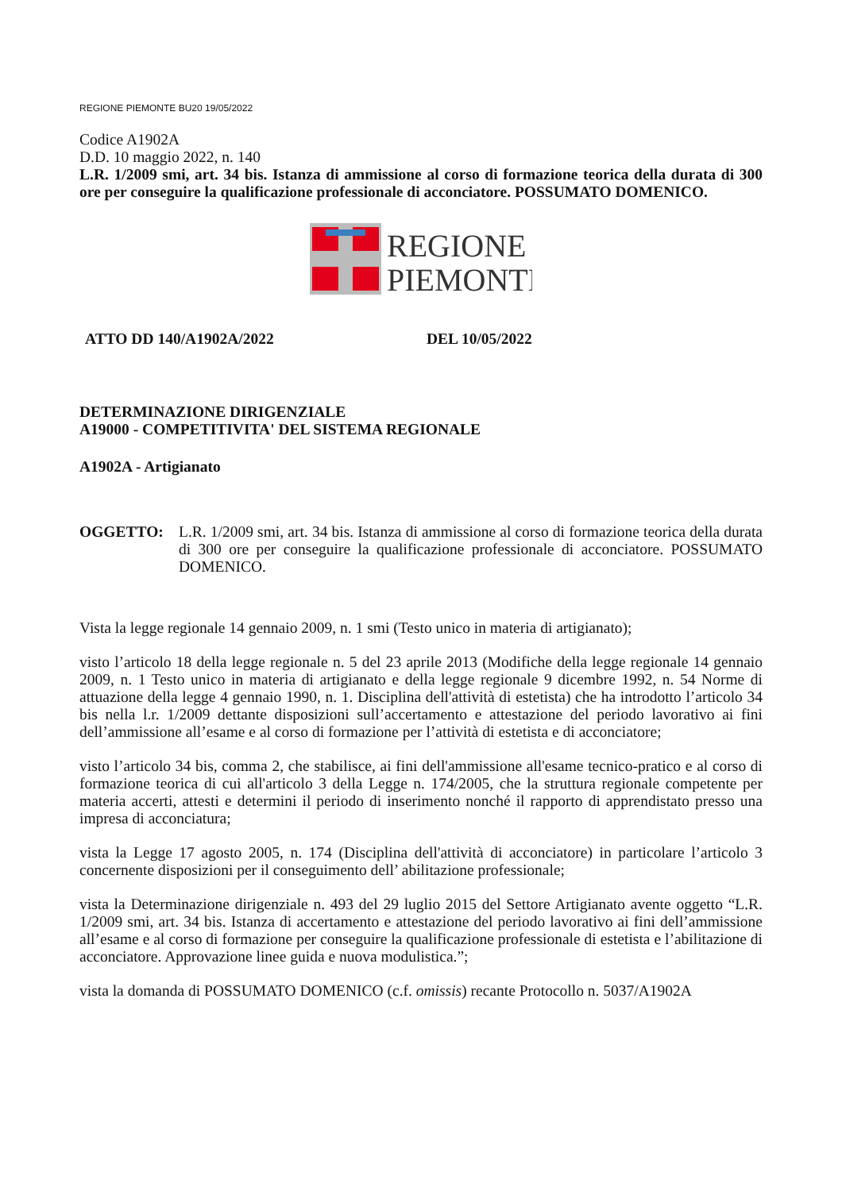REGIONE PIEMONTE BU20 19/05/2022
Codice A1902A
D.D. 10 maggio 2022, n. 140
L.R. 1/2009 smi, art. 34 bis. Istanza di ammissione al corso di formazione teorica della durata di 300 ore per conseguire la qualificazione professionale di acconciatore. POSSUMATO DOMENICO.
REGIONE
PIEMONTE
ATTO DD 140/A1902A/2022 DEL 10/05/2022
DETERMINAZIONE DIRIGENZIALE
A19000 - COMPETITIVITA' DEL SISTEMA REGIONALE
A1902A - Artigianato
OGGETTO: L.R. 1/2009 smi, art. 34 bis. Istanza di ammissione al corso di formazione teorica della durata di 300 ore per conseguire la qualificazione professionale di acconciatore. POSSUMATO DOMENICO.
Vista la legge regionale 14 gennaio 2009, n. 1 smi (Testo unico in materia di artigianato);
visto l’articolo 18 della legge regionale n. 5 del 23 aprile 2013 (Modifiche della legge regionale 14 gennaio 2009, n. 1 Testo unico in materia di artigianato e della legge regionale 9 dicembre 1992, n. 54 Norme di attuazione della legge 4 gennaio 1990, n. 1. Disciplina dell'attività di estetista) che ha introdotto l’articolo 34 bis nella l.r. 1/2009 dettante disposizioni sull’accertamento e attestazione del periodo lavorativo ai fini dell’ammissione all’esame e al corso di formazione per l’attività di estetista e di acconciatore;
visto l’articolo 34 bis, comma 2, che stabilisce, ai fini dell'ammissione all'esame tecnico-pratico e al corso di formazione teorica di cui all'articolo 3 della Legge n. 174/2005, che la struttura regionale competente per materia accerti, attesti e determini il periodo di inserimento nonché il rapporto di apprendistato presso una impresa di acconciatura;
vista la Legge 17 agosto 2005, n. 174 (Disciplina dell'attività di acconciatore) in particolare l’articolo 3 concernente disposizioni per il conseguimento dell’ abilitazione professionale;
vista la Determinazione dirigenziale n. 493 del 29 luglio 2015 del Settore Artigianato avente oggetto “L.R. 1/2009 smi, art. 34 bis. Istanza di accertamento e attestazione del periodo lavorativo ai fini dell’ammissione all’esame e al corso di formazione per conseguire la qualificazione professionale di estetista e l’abilitazione di acconciatore. Approvazione linee guida e nuova modulistica.”;
vista la domanda di POSSUMATO DOMENICO (c.f. omissis) recante Protocollo n. 5037/A1902A